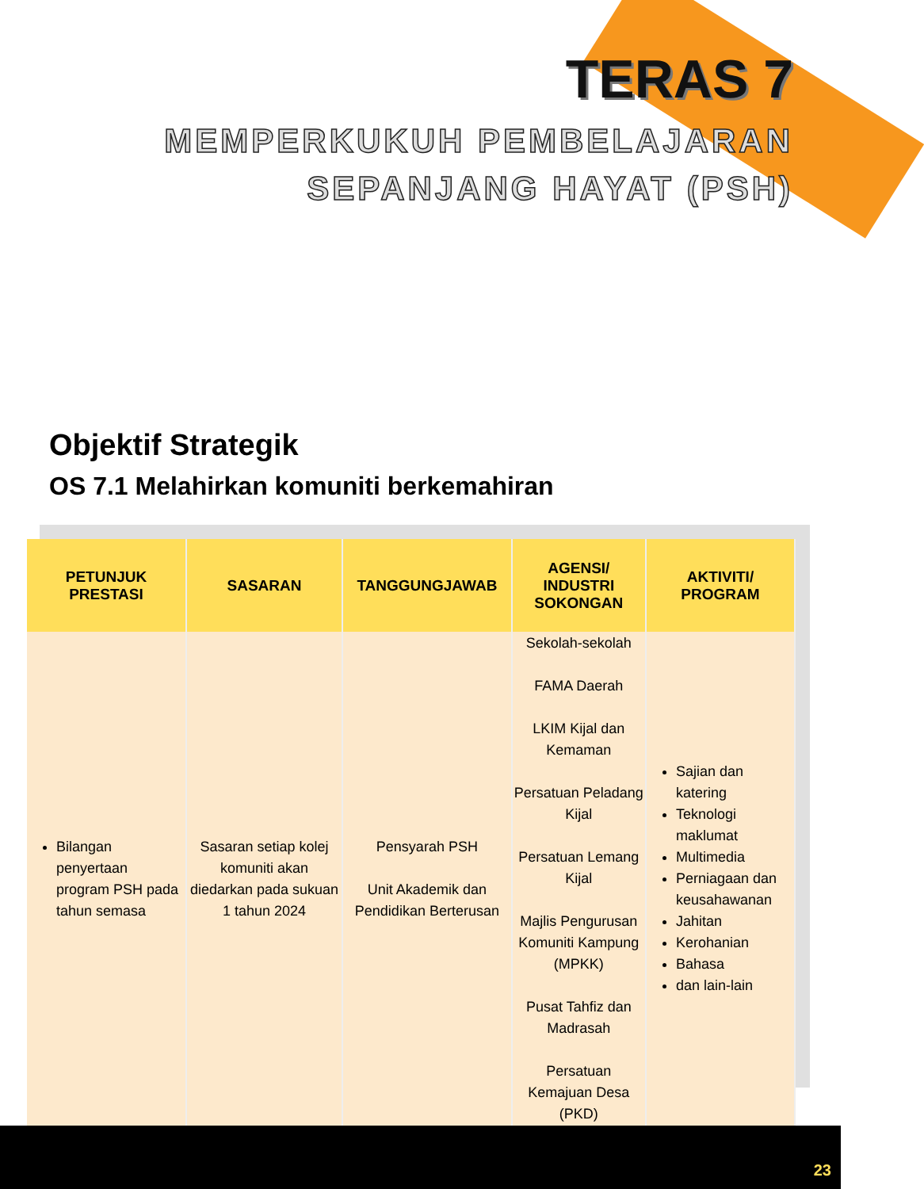TERAS 7
MEMPERKUKUH PEMBELAJARAN
SEPANJANG HAYAT (PSH)
Objektif Strategik
OS 7.1 Melahirkan komuniti berkemahiran
| PETUNJUK PRESTASI | SASARAN | TANGGUNGJAWAB | AGENSI/ INDUSTRI SOKONGAN | AKTIVITI/ PROGRAM |
| --- | --- | --- | --- | --- |
| Bilangan penyertaan program PSH pada tahun semasa | Sasaran setiap kolej komuniti akan diedarkan pada sukuan 1 tahun 2024 | Pensyarah PSH Unit Akademik dan Pendidikan Berterusan | Sekolah-sekolah FAMA Daerah LKIM Kijal dan Kemaman Persatuan Peladang Kijal Persatuan Lemang Kijal Majlis Pengurusan Komuniti Kampung (MPKK) Pusat Tahfiz dan Madrasah Persatuan Kemajuan Desa (PKD) | Sajian dan katering Teknologi maklumat Multimedia Perniagaan dan keusahawanan Jahitan Kerohanian Bahasa dan lain-lain |
23